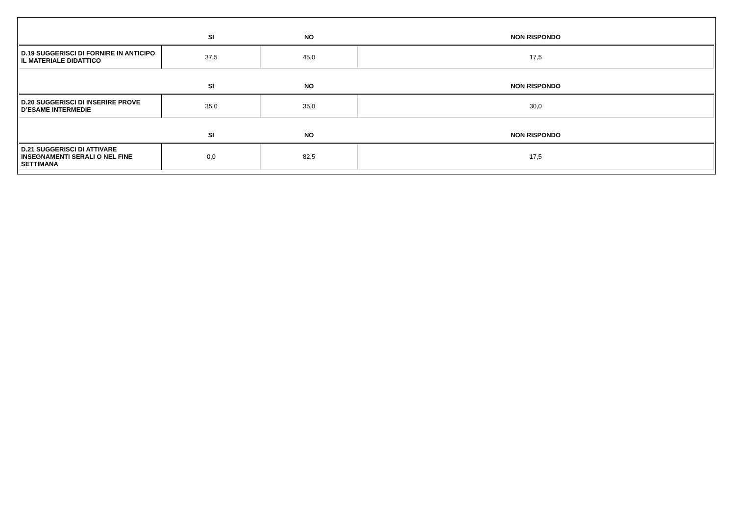| | SI | NO | NON RISPONDO |
| --- | --- | --- | --- |
| D.19 SUGGERISCI DI FORNIRE IN ANTICIPO IL MATERIALE DIDATTICO | 37,5 | 45,0 | 17,5 |
| | SI | NO | NON RISPONDO |
| D.20 SUGGERISCI DI INSERIRE PROVE D’ESAME INTERMEDIE | 35,0 | 35,0 | 30,0 |
| | SI | NO | NON RISPONDO |
| D.21 SUGGERISCI DI ATTIVARE INSEGNAMENTI SERALI O NEL FINE SETTIMANA | 0,0 | 82,5 | 17,5 |